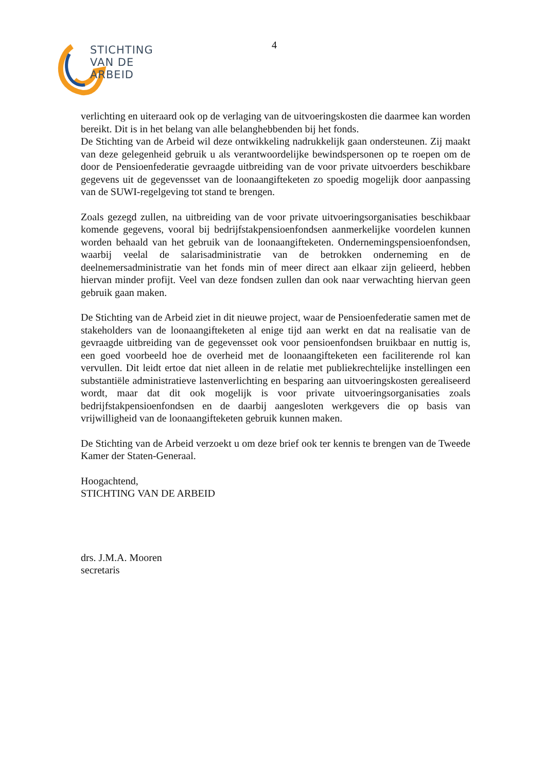4
STICHTING
VAN DE ARBEID
verlichting en uiteraard ook op de verlaging van de uitvoeringskosten die daarmee kan worden bereikt. Dit is in het belang van alle belanghebbenden bij het fonds.
De Stichting van de Arbeid wil deze ontwikkeling nadrukkelijk gaan ondersteunen. Zij maakt van deze gelegenheid gebruik u als verantwoordelijke bewindspersonen op te roepen om de door de Pensioenfederatie gevraagde uitbreiding van de voor private uitvoerders beschikbare gegevens uit de gegevensset van de loonaangifteketen zo spoedig mogelijk door aanpassing van de SUWI-regelgeving tot stand te brengen.
Zoals gezegd zullen, na uitbreiding van de voor private uitvoeringsorganisaties beschikbaar komende gegevens, vooral bij bedrijfstakpensioenfondsen aanmerkelijke voordelen kunnen worden behaald van het gebruik van de loonaangifteketen. Ondernemingspensioenfondsen, waarbij veelal de salarisadministratie van de betrokken onderneming en de deelnemersadministratie van het fonds min of meer direct aan elkaar zijn gelieerd, hebben hiervan minder profijt. Veel van deze fondsen zullen dan ook naar verwachting hiervan geen gebruik gaan maken.
De Stichting van de Arbeid ziet in dit nieuwe project, waar de Pensioenfederatie samen met de stakeholders van de loonaangifteketen al enige tijd aan werkt en dat na realisatie van de gevraagde uitbreiding van de gegevensset ook voor pensioenfondsen bruikbaar en nuttig is, een goed voorbeeld hoe de overheid met de loonaangifteketen een faciliterende rol kan vervullen. Dit leidt ertoe dat niet alleen in de relatie met publiekrechtelijke instellingen een substantiële administratieve lastenverlichting en besparing aan uitvoeringskosten gerealiseerd wordt, maar dat dit ook mogelijk is voor private uitvoeringsorganisaties zoals bedrijfstakpensioenfondsen en de daarbij aangesloten werkgevers die op basis van vrijwilligheid van de loonaangifteketen gebruik kunnen maken.
De Stichting van de Arbeid verzoekt u om deze brief ook ter kennis te brengen van de Tweede Kamer der Staten-Generaal.
Hoogachtend,
STICHTING VAN DE ARBEID
drs. J.M.A. Mooren
secretaris